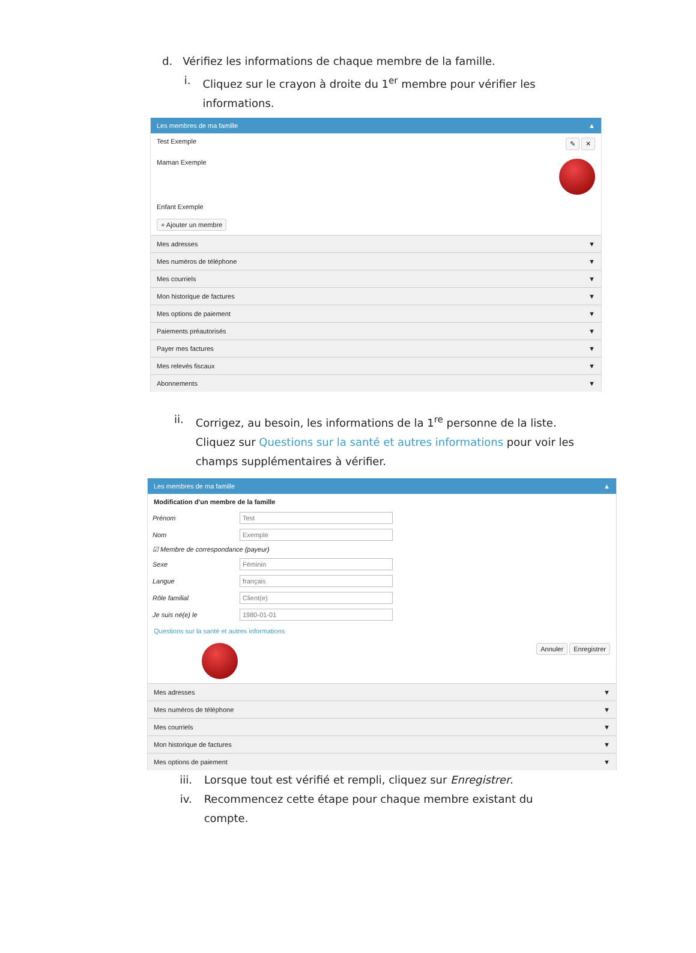d. Vérifiez les informations de chaque membre de la famille.
i. Cliquez sur le crayon à droite du 1<sup>er</sup> membre pour vérifier les informations.
Les membres de ma famille ▲
Test Exemple ✎ ✕
Maman Exemple
Enfant Exemple
+ Ajouter un membre
Mes adresses ▼
Mes numéros de téléphone ▼
Mes courriels ▼
Mon historique de factures ▼
Mes options de paiement ▼
Paiements préautorisés ▼
Payer mes factures ▼
Mes relevés fiscaux ▼
Abonnements ▼
ii. Corrigez, au besoin, les informations de la 1<sup>re</sup> personne de la liste. Cliquez sur Questions sur la santé et autres informations pour voir les champs supplémentaires à vérifier.
Les membres de ma famille ▲
Modification d'un membre de la famille
Prénom
Test
Nom
Exemple
☑ Membre de correspondance (payeur)
Sexe
Féminin
Langue
français
Rôle familial
Client(e)
Je suis né(e) le
1980-01-01
Questions sur la santé et autres informations
Annuler Enregistrer
Mes adresses ▼
Mes numéros de téléphone ▼
Mes courriels ▼
Mon historique de factures ▼
Mes options de paiement ▼
iii. Lorsque tout est vérifié et rempli, cliquez sur Enregistrer.
iv. Recommencez cette étape pour chaque membre existant du compte.